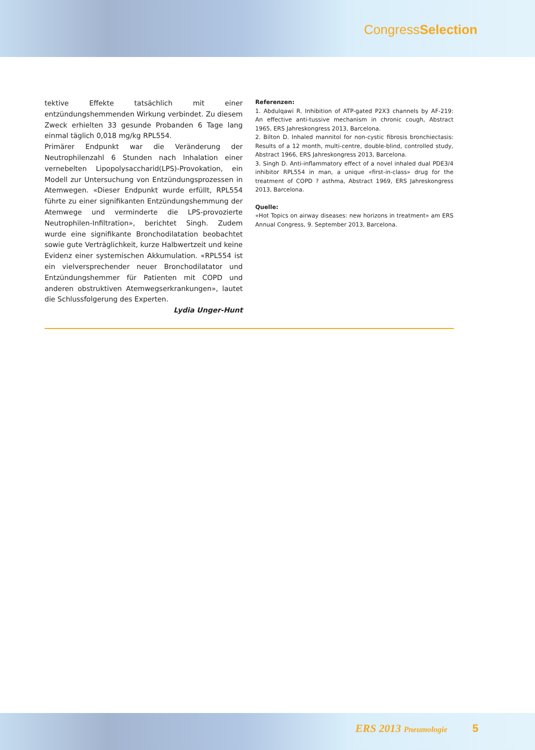CongressSelection
tektive Effekte tatsächlich mit einer entzündungshemmenden Wirkung verbindet. Zu diesem Zweck erhielten 33 gesunde Probanden 6 Tage lang einmal täglich 0,018 mg/kg RPL554.
Primärer Endpunkt war die Veränderung der Neutrophilenzahl 6 Stunden nach Inhalation einer vernebelten Lipopolysaccharid(LPS)-Provokation, ein Modell zur Untersuchung von Entzündungsprozessen in Atemwegen. «Dieser Endpunkt wurde erfüllt, RPL554 führte zu einer signifikanten Entzündungshemmung der Atemwege und verminderte die LPS-provozierte Neutrophilen-Infiltration», berichtet Singh. Zudem wurde eine signifikante Bronchodilatation beobachtet sowie gute Verträglichkeit, kurze Halbwertzeit und keine Evidenz einer systemischen Akkumulation. «RPL554 ist ein vielversprechender neuer Bronchodilatator und Entzündungshemmer für Patienten mit COPD und anderen obstruktiven Atemwegserkrankungen», lautet die Schlussfolgerung des Experten.
Lydia Unger-Hunt
Referenzen:
1. Abdulqawi R. Inhibition of ATP-gated P2X3 channels by AF-219: An effective anti-tussive mechanism in chronic cough, Abstract 1965, ERS Jahreskongress 2013, Barcelona.
2. Bilton D. Inhaled mannitol for non-cystic fibrosis bronchiectasis: Results of a 12 month, multi-centre, double-blind, controlled study, Abstract 1966, ERS Jahreskongress 2013, Barcelona.
3. Singh D. Anti-inflammatory effect of a novel inhaled dual PDE3/4 inhibitor RPL554 in man, a unique «first-in-class» drug for the treatment of COPD ? asthma, Abstract 1969, ERS Jahreskongress 2013, Barcelona.
Quelle:
«Hot Topics on airway diseases: new horizons in treatment» am ERS Annual Congress, 9. September 2013, Barcelona.
ERS 2013 Pneumologie 5